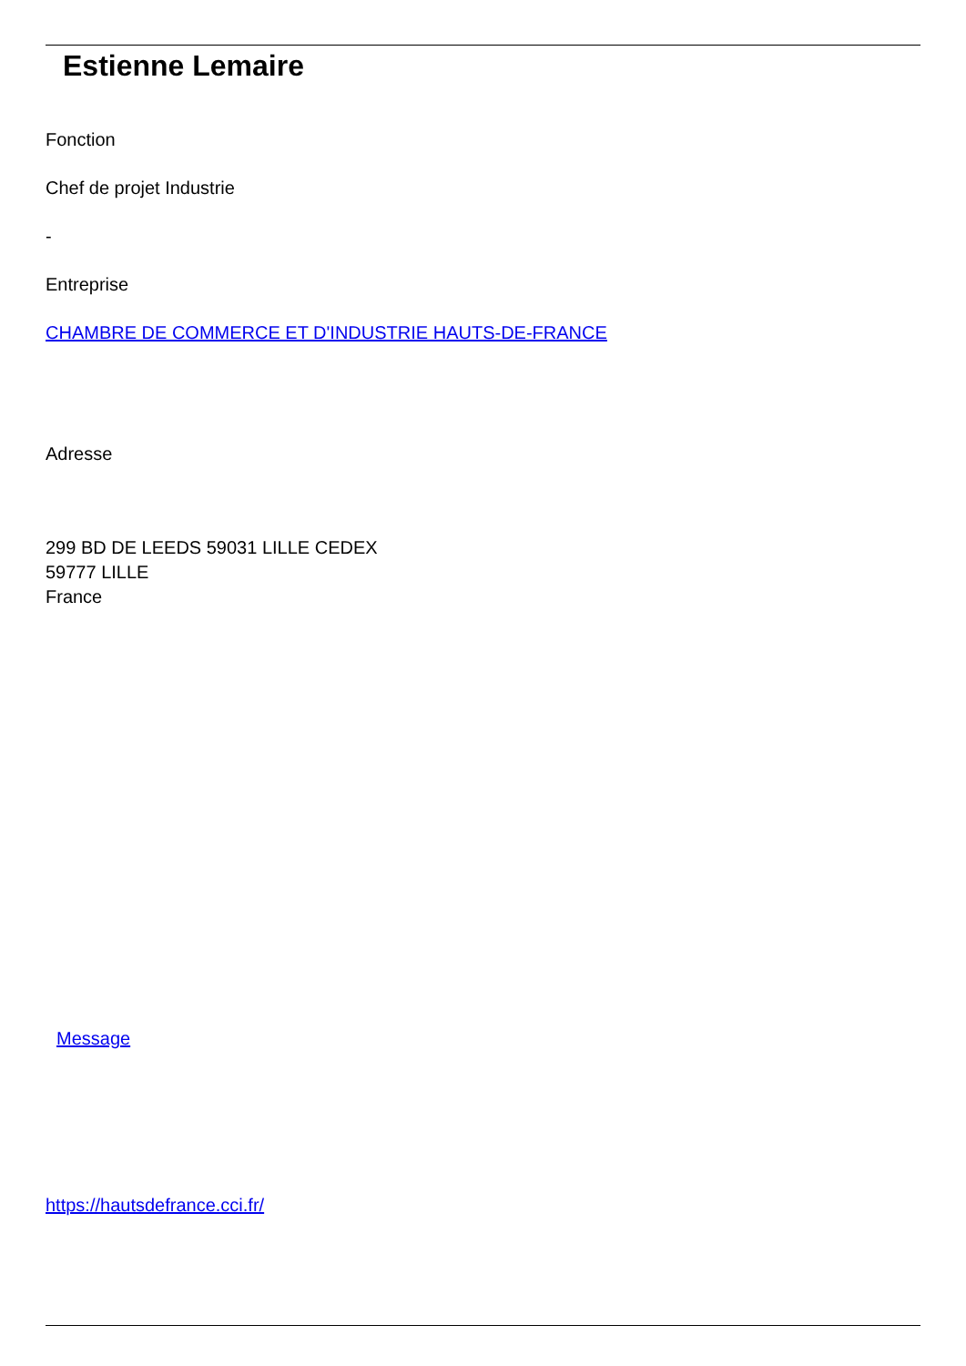Estienne Lemaire
Fonction
Chef de projet Industrie
-
Entreprise
CHAMBRE DE COMMERCE ET D'INDUSTRIE HAUTS-DE-FRANCE
Adresse
299 BD DE LEEDS 59031 LILLE CEDEX
59777 LILLE
France
Message
https://hautsdefrance.cci.fr/